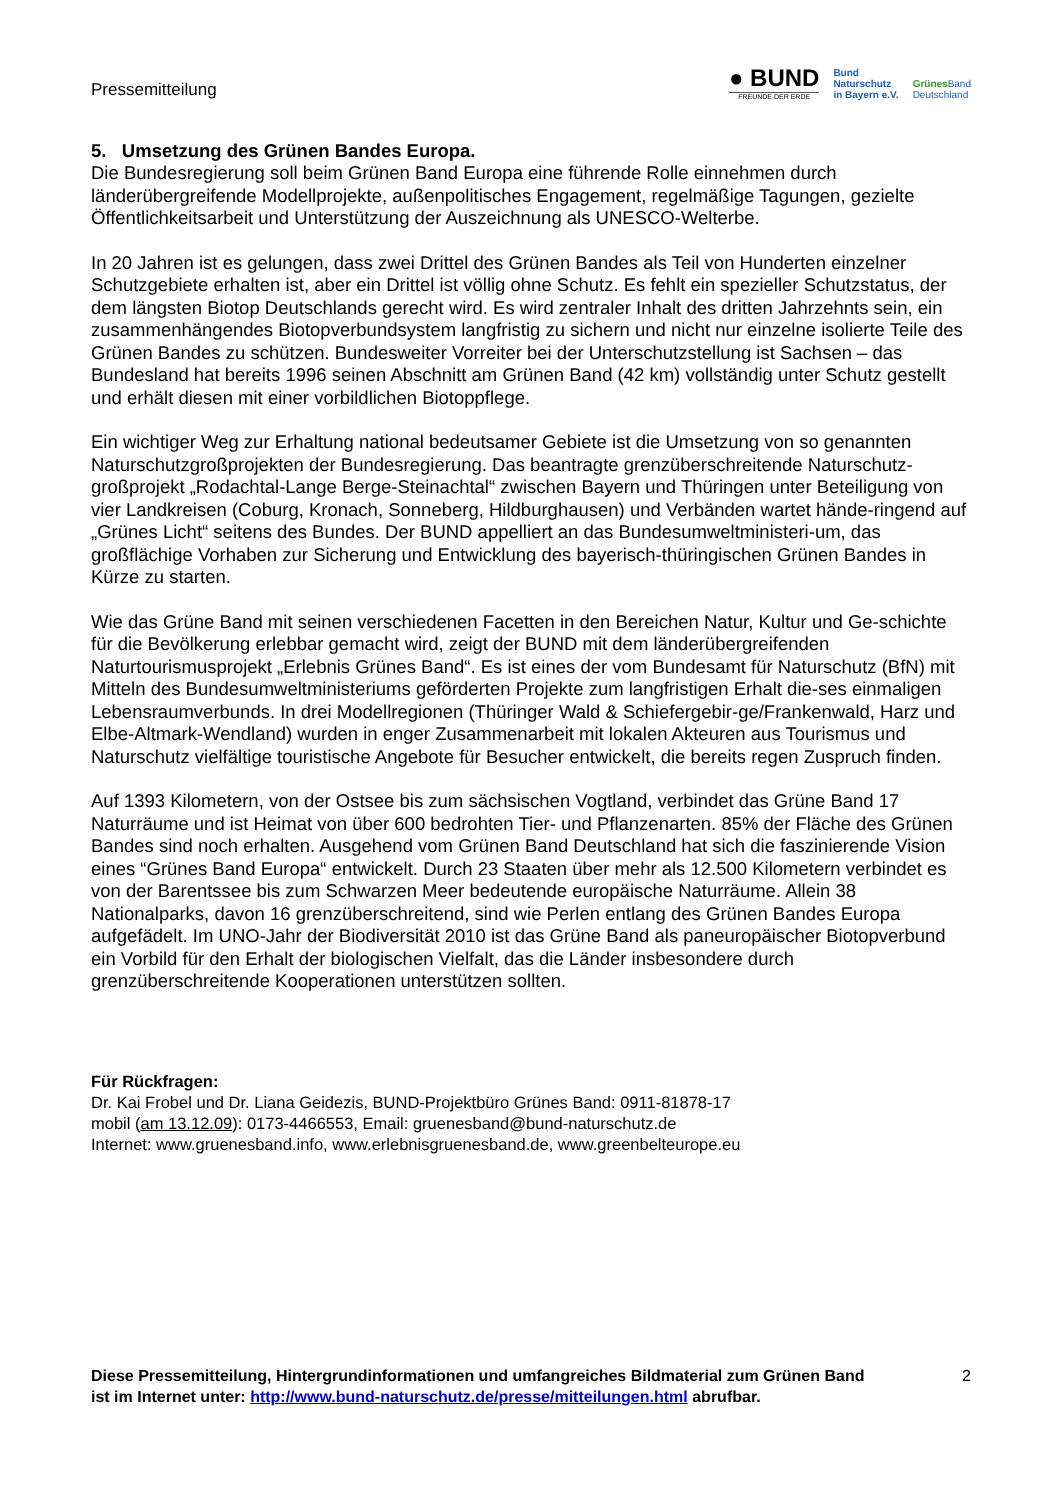Pressemitteilung
● BUND
FREUNDE DER ERDE
Bund
Naturschutz
in Bayern e.V.
Grünes Band
Deutschland
5. Umsetzung des Grünen Bandes Europa.
Die Bundesregierung soll beim Grünen Band Europa eine führende Rolle einnehmen durch länderübergreifende Modellprojekte, außenpolitisches Engagement, regelmäßige Tagungen, gezielte Öffentlichkeitsarbeit und Unterstützung der Auszeichnung als UNESCO-Welterbe.
In 20 Jahren ist es gelungen, dass zwei Drittel des Grünen Bandes als Teil von Hunderten einzelner Schutzgebiete erhalten ist, aber ein Drittel ist völlig ohne Schutz. Es fehlt ein spezieller Schutzstatus, der dem längsten Biotop Deutschlands gerecht wird. Es wird zentraler Inhalt des dritten Jahrzehnts sein, ein zusammenhängendes Biotopverbundsystem langfristig zu sichern und nicht nur einzelne isolierte Teile des Grünen Bandes zu schützen. Bundesweiter Vorreiter bei der Unterschutzstellung ist Sachsen – das Bundesland hat bereits 1996 seinen Abschnitt am Grünen Band (42 km) vollständig unter Schutz gestellt und erhält diesen mit einer vorbildlichen Biotoppflege.
Ein wichtiger Weg zur Erhaltung national bedeutsamer Gebiete ist die Umsetzung von so genannten Naturschutzgroßprojekten der Bundesregierung. Das beantragte grenzüberschreitende Naturschutz-großprojekt „Rodachtal-Lange Berge-Steinachtal“ zwischen Bayern und Thüringen unter Beteiligung von vier Landkreisen (Coburg, Kronach, Sonneberg, Hildburghausen) und Verbänden wartet hände-ringend auf „Grünes Licht“ seitens des Bundes. Der BUND appelliert an das Bundesumweltministeri-um, das großflächige Vorhaben zur Sicherung und Entwicklung des bayerisch-thüringischen Grünen Bandes in Kürze zu starten.
Wie das Grüne Band mit seinen verschiedenen Facetten in den Bereichen Natur, Kultur und Ge-schichte für die Bevölkerung erlebbar gemacht wird, zeigt der BUND mit dem länderübergreifenden Naturtourismusprojekt „Erlebnis Grünes Band“. Es ist eines der vom Bundesamt für Naturschutz (BfN) mit Mitteln des Bundesumweltministeriums geförderten Projekte zum langfristigen Erhalt die-ses einmaligen Lebensraumverbunds. In drei Modellregionen (Thüringer Wald & Schiefergebir-ge/Frankenwald, Harz und Elbe-Altmark-Wendland) wurden in enger Zusammenarbeit mit lokalen Akteuren aus Tourismus und Naturschutz vielfältige touristische Angebote für Besucher entwickelt, die bereits regen Zuspruch finden.
Auf 1393 Kilometern, von der Ostsee bis zum sächsischen Vogtland, verbindet das Grüne Band 17 Naturräume und ist Heimat von über 600 bedrohten Tier- und Pflanzenarten. 85% der Fläche des Grünen Bandes sind noch erhalten. Ausgehend vom Grünen Band Deutschland hat sich die faszinierende Vision eines “Grünes Band Europa“ entwickelt. Durch 23 Staaten über mehr als 12.500 Kilometern verbindet es von der Barentssee bis zum Schwarzen Meer bedeutende europäische Naturräume. Allein 38 Nationalparks, davon 16 grenzüberschreitend, sind wie Perlen entlang des Grünen Bandes Europa aufgefädelt. Im UNO-Jahr der Biodiversität 2010 ist das Grüne Band als paneuropäischer Biotopverbund ein Vorbild für den Erhalt der biologischen Vielfalt, das die Länder insbesondere durch grenzüberschreitende Kooperationen unterstützen sollten.
Für Rückfragen:
Dr. Kai Frobel und Dr. Liana Geidezis, BUND-Projektbüro Grünes Band: 0911-81878-17
mobil (am 13.12.09): 0173-4466553, Email: gruenesband@bund-naturschutz.de
Internet: www.gruenesband.info, www.erlebnisgruenesband.de, www.greenbelteurope.eu
Diese Pressemitteilung, Hintergrundinformationen und umfangreiches Bildmaterial zum Grünen Band 2
ist im Internet unter: http://www.bund-naturschutz.de/presse/mitteilungen.html abrufbar.